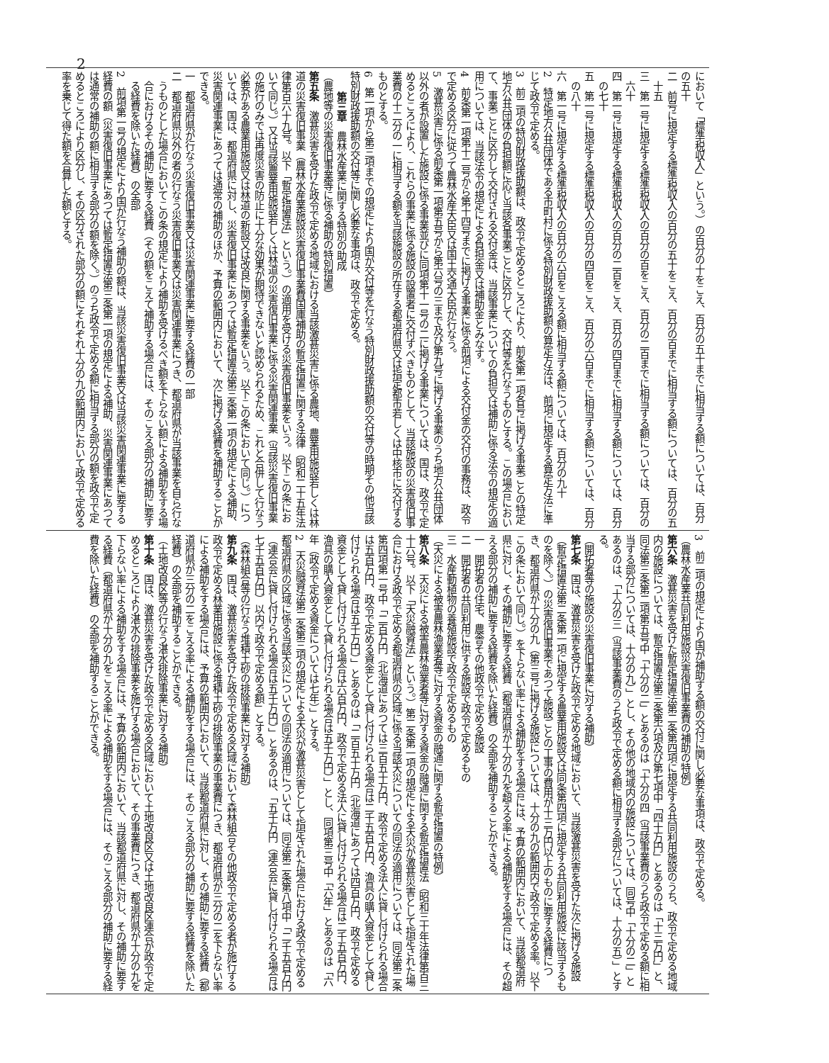2
において「標準税収入」という。）の百分の十をこえ、百分の五十までに相当する額については、百分の五十
二　前号に規定する標準税収入の百分の五十をこえ、百分の百までに相当する額については、百分の五十五
三　第一号に規定する標準税収入の百分の百をこえ、百分の二百までに相当する額については、百分の六十
四　第一号に規定する標準税収入の百分の二百をこえ、百分の四百までに相当する額については、百分の七十
五　第一号に規定する標準税収入の百分の四百をこえ、百分の六百までに相当する額については、百分の八十
六　第一号に規定する標準税収入の百分の六百をこえる額に相当する額については、百分の九十
2　特定地方公共団体である市町村に係る特別財政援助額の算定方法は、前項に規定する算定方法に準じて政令で定める。
3　前二項の特別財政援助額は、政令で定めるところにより、前条第一項各号に掲げる事業ごとの特定地方公共団体の負担額に応じ当該各事業ごとに区分して、交付等を行なうものとする。この場合において、事業ごとに区分して交付される交付金は、当該事業についての負担又は補助に係る法令の規定の適用については、当該法令の規定による負担金又は補助金とみなす。
4　前条第一項第十二号から第十四号までに掲げる事業に係る前項による交付金の交付の事務は、政令で定める区分に従つて農林水産大臣又は国土交通大臣が行なう。
5　激甚災害に係る前条第一項第五号から第六号の三まで及び第九号に掲げる事業のうち地方公共団体以外の者が設置した施設に係る事業並びに同項第十一号の二に掲げる事業については、国は、政令で定めるところにより、これらの事業に係る施設の設置者に交付すべきものとして、当該施設の災害復旧事業費の十二分の一に相当する額を当該施設の所在する都道府県又は指定都市若しくは中核市に交付するものとする。
6　第一項から第三項までの規定により国が交付等を行なう特別財政援助額の交付等の時期その他当該特別財政援助額の交付等に関し必要な事項は、政令で定める。
第三章　農林水産業に関する特別の助成
（農地等の災害復旧事業等に係る補助の特別措置）
第五条　激甚災害を受けた政令で定める地域における当該激甚災害に係る農地、農業用施設若しくは林道の災害復旧事業（農林水産業施設災害復旧事業費国庫補助の暫定措置に関する法律（昭和二十五年法律第百六十九号。以下「暫定措置法」という。）の適用を受ける災害復旧事業をいう。以下この条において同じ。）又は当該農業用施設若しくは林道の災害復旧事業に係る災害関連事業（当該災害復旧事業の施行のみでは再度災害の防止に十分な効果が期待できないと認められるため、これと合併して行なう必要がある農業用施設又は林道の新設又は改良に関する事業をいう。以下この条において同じ。）については、国は、都道府県に対し、災害復旧事業にあつては暫定措置法第三条第一項の規定による補助、災害関連事業にあつては通常の補助のほか、予算の範囲内において、次に掲げる経費を補助することができる。
一　都道府県が行なう災害復旧事業又は災害関連事業に要する経費の一部
二　都道府県以外の者の行なう災害復旧事業又は災害関連事業につき、都道府県が当該事業を自ら行なうものとした場合においてこの条の規定により補助を受けるべき額を下らない額による補助をする場合におけるその補助に要する経費（その額をこえて補助する場合には、そのこえる部分の補助に要する経費を除いた経費）の全部
2　前項第一号の規定により国が行なう補助の額は、当該災害復旧事業又は当該災害関連事業に要する経費の額（災害復旧事業にあつては暫定措置法第三条第一項の規定による補助、災害関連事業にあつては通常の補助の額に相当する部分の額を除く。）のうち政令で定める額に相当する部分の額を政令で定めるところにより区分し、その区分された部分の額にそれぞれ十分の九の範囲内において政令で定める率を乗じて得た額を合算した額とする。
3　前二項の規定により国が補助する額の交付に関し必要な事項は、政令で定める。
（農林水産業共同利用施設災害復旧事業費の補助の特例）
第六条　激甚災害を受けた暫定措置法第二条第四項に規定する共同利用施設のうち、政令で定める地域内の施設については、暫定措置法第三条第六項及び第七項中「四十万円」とあるのは「十三万円」と、同法第三条第二項第五号中「十分の二」とあるのは「十分の四（当該事業費のうち政令で定める額に相当する部分については、十分の九）」とし、その他の地域内の施設については、同号中「十分の二」とあるのは、「十分の三（当該事業費のうち政令で定める額に相当する部分については、十分の五）」とする。
（開拓者等の施設の災害復旧事業に対する補助）
第七条　国は、激甚災害を受けた政令で定める地域において、当該激甚災害を受けた次に掲げる施設（暫定措置法第二条第一項に規定する農業用施設又は同条第四項に規定する共同利用施設に該当するものを除く。）の災害復旧事業であつて施設ごとの工事の費用が十三万円以上のものに要する経費につき、都道府県が十分の九（第三号に掲げる施設については、十分の九の範囲内で政令で定める率。以下この条において同じ。）を下らない率による補助をする場合には、予算の範囲内において、当該都道府県に対し、その補助に要する経費（都道府県が十分の九を超える率による補助をする場合には、その超える部分の補助に要する経費を除いた経費）の全部を補助することができる。
一　開拓者の住宅、農舎その他政令で定める施設
二　開拓者の共同利用に供する施設で政令で定めるもの
三　水産動植物の養殖施設で政令で定めるもの
（天災による被害農林漁業者等に対する資金の融通に関する暫定措置の特例）
第八条　天災による被害農林漁業者等に対する資金の融通に関する暫定措置法（昭和三十年法律第百三十六号。以下「天災融資法」という。）第二条第一項の規定による天災が激甚災害として指定された場合における政令で定める都道府県の区域に係る当該天災についての同法の適用については、同法第二条第四項第一号中「二百万円（北海道にあつては三百五十万円、政令で定める法人に貸し付けられる場合は五百万円、政令で定める資金として貸し付けられる場合は二千五百万円、漁具の購入資金として貸し付けられる場合は五千万円）」とあるのは「二百五十万円（北海道にあつては四百万円、政令で定める資金として貸し付けられる場合は六百万円、政令で定める法人に貸し付けられる場合は二千五百万円、漁具の購入資金として貸し付けられる場合は五千万円）」とし、同項第三号中「六年」とあるのは「六年（政令で定める資金については七年）」とする。
2　天災融資法第二条第三項の規定による天災が激甚災害として指定された場合における政令で定める都道府県の区域に係る当該天災についての同法の適用については、同法第二条第八項中「二千五百万円（連合会に貸し付けられる場合は五千万円）」とあるのは、「五千万円（連合会に貸し付けられる場合は七千五百万円）以内で政令で定める額」とする。
（森林組合等の行なう堆積土砂の排除事業に対する補助）
第九条　国は、激甚災害を受けた政令で定める区域において森林組合その他政令で定める者が施行する政令で定める林業用施設に係る堆積土砂の排除事業の事業費につき、都道府県が三分の二を下らない率による補助をする場合には、予算の範囲内において、当該都道府県に対し、その補助に要する経費（都道府県が三分の二をこえる率による補助をする場合には、そのこえる部分の補助に要する経費を除いた経費）の全部を補助することができる。
（土地改良区等の行なう湛水排除事業に対する補助）
第十条　国は、激甚災害を受けた政令で定める区域において土地改良区又は土地改良区連合が政令で定めるところにより湛水の排除事業を施行する場合において、その事業費につき、都道府県が十分の九を下らない率による補助をする場合には、予算の範囲内において、当該都道府県に対し、その補助に要する経費（都道府県が十分の九をこえる率による補助をする場合には、そのこえる部分の補助に要する経費を除いた経費）の全部を補助することができる。